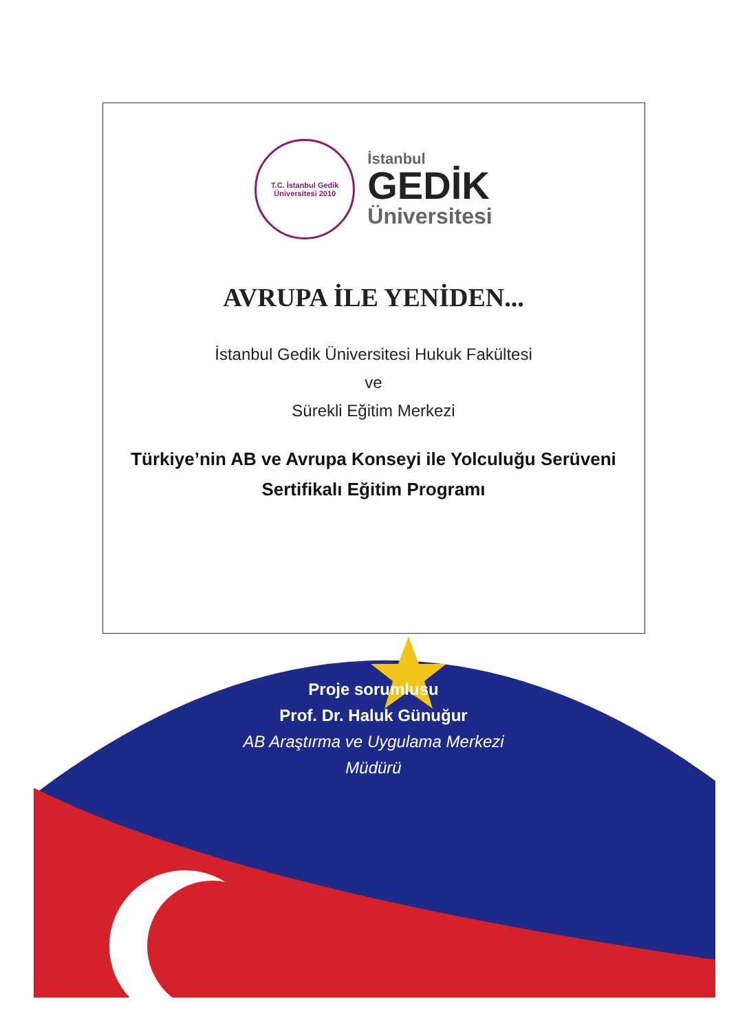T.C. İstanbul Gedik Üniversitesi 2010
İstanbul
GEDİK
Üniversitesi
AVRUPA İLE YENİDEN...
İstanbul Gedik Üniversitesi Hukuk Fakültesi
ve
Sürekli Eğitim Merkezi
Türkiye’nin AB ve Avrupa Konseyi ile Yolculuğu Serüveni
Sertifikalı Eğitim Programı
Proje sorumlusu
Prof. Dr. Haluk Günuğur
AB Araştırma ve Uygulama Merkezi
Müdürü